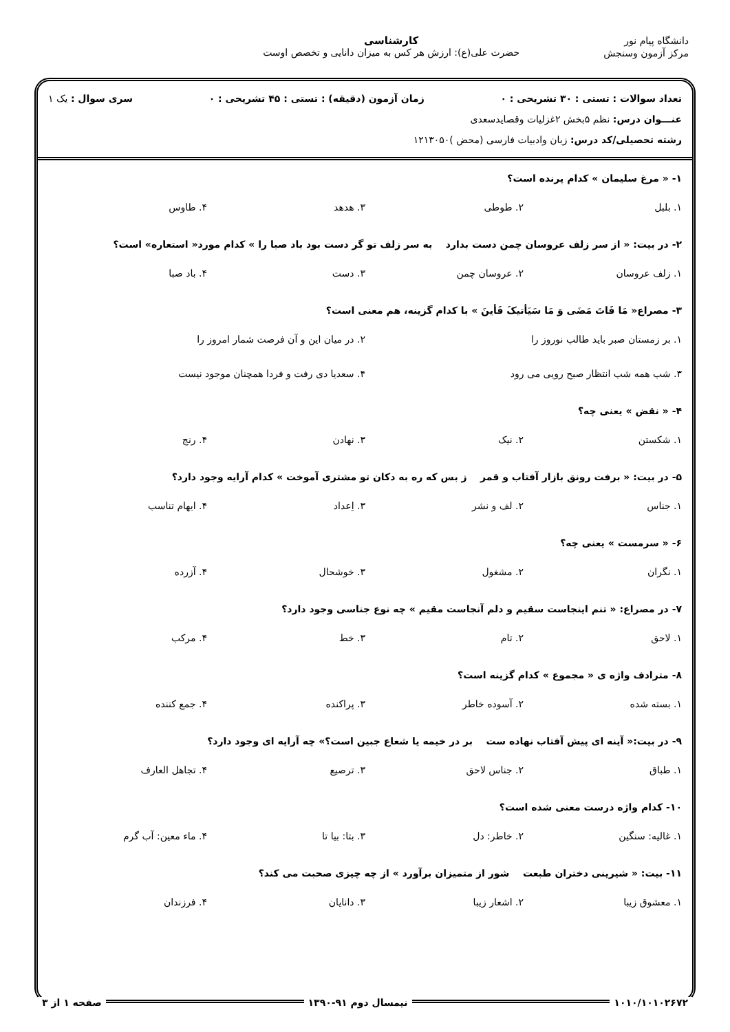دانشگاه پیام نور
مرکز آزمون وسنجش
کارشناسی
حضرت علی(ع): ارزش هر کس به میزان دانایی و تخصص اوست
تعداد سوالات : تستی : ۳۰ تشریحی : ۰ زمان آزمون (دقیقه) : تستی : ۴۵ تشریحی : ۰ سری سوال : یک ۱
عنـــوان درس: نظم ۵بخش ۲غزلیات وقصایدسعدی
رشته تحصیلی/کد درس: زبان وادبیات فارسی (محض )۱۲۱۳۰۵۰
۱- « مرغ سلیمان » کدام پرنده است؟
۱. بلبل ۲. طوطی ۳. هدهد ۴. طاوس
۲- در بیت: « از سر زلف عروسان چمن دست بدارد به سر زلف تو گر دست بود باد صبا را » کدام مورد« استعاره» است؟
۱. زلف عروسان ۲. عروسان چمن ۳. دست ۴. باد صبا
۳- مصراع« مَا فَاتَ مَضَی وَ مَا سَیَأتیکَ فَأینَ » با کدام گزینه، هم معنی است؟
۱. بر زمستان صبر باید طالب نوروز را ۲. در میان این و آن فرصت شمار امروز را
۳. شب همه شب انتظار صبح رویی می رود ۴. سعدیا دی رفت و فردا همچنان موجود نیست
۴- « نقض » یعنی چه؟
۱. شکستن ۲. نیک ۳. نهادن ۴. رنج
۵- در بیت: « برفت رونق بازار آفتاب و قمر ز بس که ره به دکان تو مشتری آموخت » کدام آرایه وجود دارد؟
۱. جناس ۲. لف و نشر ۳. اِعداد ۴. ایهام تناسب
۶- « سرمست » یعنی چه؟
۱. نگران ۲. مشغول ۳. خوشحال ۴. آزرده
۷- در مصراع: « تنم اینجاست سقیم و دلم آنجاست مقیم » چه نوع جناسی وجود دارد؟
۱. لاحق ۲. تام ۳. خط ۴. مرکب
۸- مترادف واژه ی « مجموع » کدام گزینه است؟
۱. بسته شده ۲. آسوده خاطر ۳. پراکنده ۴. جمع کننده
۹- در بیت:« آینه ای پیش آفتاب نهاده ست بر در خیمه یا شعاع جبین است؟» چه آرایه ای وجود دارد؟
۱. طباق ۲. جناس لاحق ۳. ترصیع ۴. تجاهل العارف
۱۰- کدام واژه درست معنی شده است؟
۱. غالیه: سنگین ۲. خاطر: دل ۳. بتا: بیا تا ۴. ماء معین: آب گرم
۱۱- بیت: « شیرینی دختران طبعت شور از متمیزان برآورد » از چه چیزی صحبت می کند؟
۱. معشوق زیبا ۲. اشعار زیبا ۳. دانایان ۴. فرزندان
۱۰۱۰/۱۰۱۰۲۶۷۲ نیمسال دوم ۹۱-۱۳۹۰ صفحه ۱ از ۳